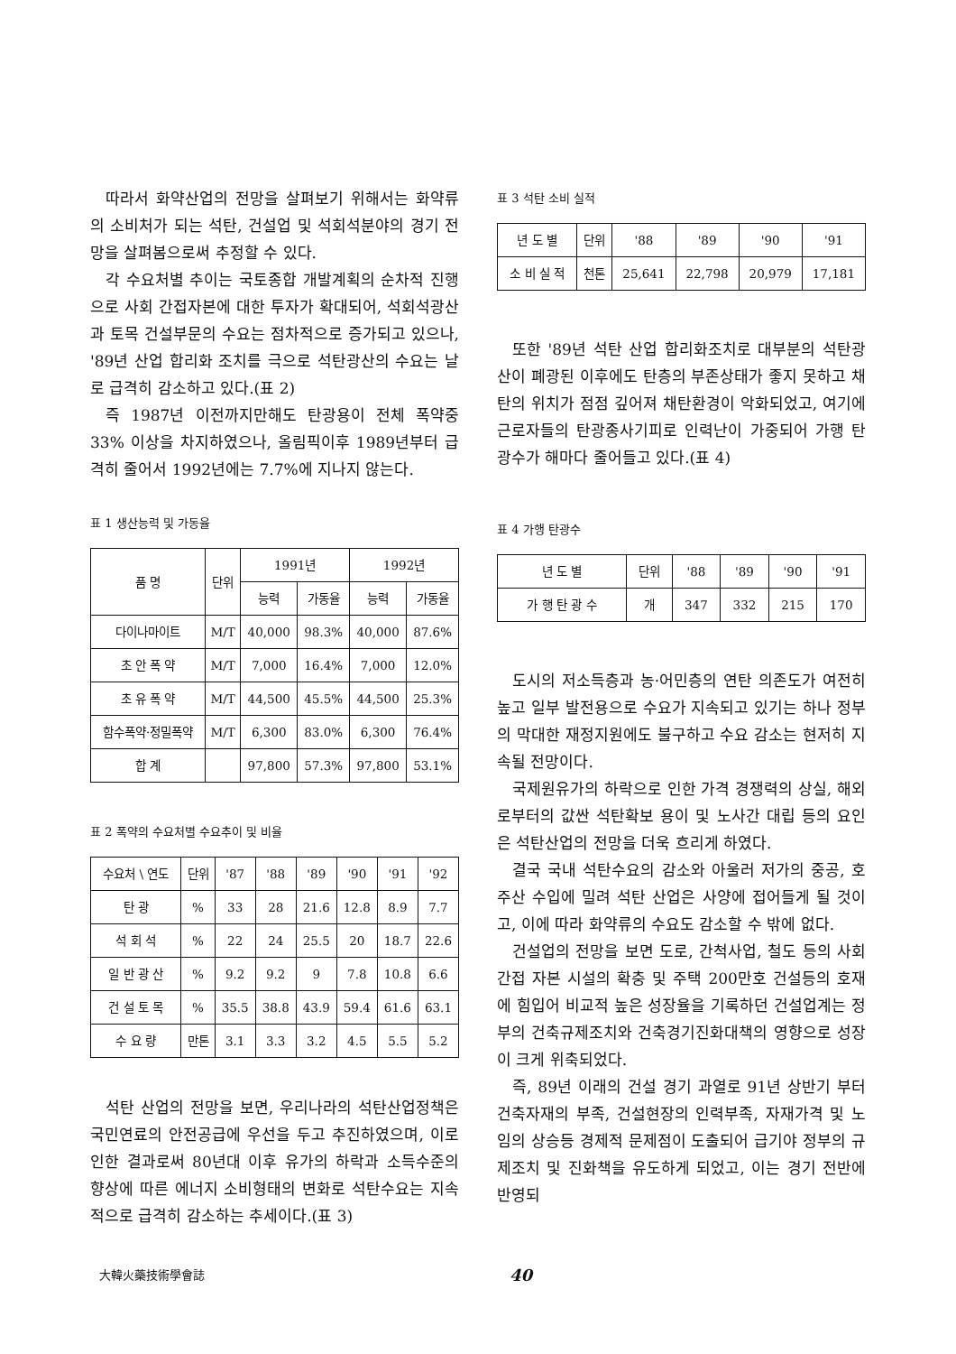따라서 화약산업의 전망을 살펴보기 위해서는 화약류의 소비처가 되는 석탄, 건설업 및 석회석분야의 경기 전망을 살펴봄으로써 추정할 수 있다.
각 수요처별 추이는 국토종합 개발계획의 순차적 진행으로 사회 간접자본에 대한 투자가 확대되어, 석회석광산과 토목 건설부문의 수요는 점차적으로 증가되고 있으나, '89년 산업 합리화 조치를 극으로 석탄광산의 수요는 날로 급격히 감소하고 있다.(표 2)
즉 1987년 이전까지만해도 탄광용이 전체 폭약중 33% 이상을 차지하였으나, 올림픽이후 1989년부터 급격히 줄어서 1992년에는 7.7%에 지나지 않는다.
표 1 생산능력 및 가동율
| 품 명 | 단위 | 1991년 | | 1992년 | |
| --- | --- | --- | --- | --- | --- |
| | | 능력 | 가동율 | 능력 | 가동율 |
| 다이나마이트 | M/T | 40,000 | 98.3% | 40,000 | 87.6% |
| 초 안 폭 약 | M/T | 7,000 | 16.4% | 7,000 | 12.0% |
| 초 유 폭 약 | M/T | 44,500 | 45.5% | 44,500 | 25.3% |
| 함수폭약·정밀폭약 | M/T | 6,300 | 83.0% | 6,300 | 76.4% |
| 합 계 | | 97,800 | 57.3% | 97,800 | 53.1% |
표 2 폭약의 수요처별 수요추이 및 비율
| 수요처 \ 연도 | 단위 | '87 | '88 | '89 | '90 | '91 | '92 |
| --- | --- | --- | --- | --- | --- | --- | --- |
| 탄 광 | % | 33 | 28 | 21.6 | 12.8 | 8.9 | 7.7 |
| 석 회 석 | % | 22 | 24 | 25.5 | 20 | 18.7 | 22.6 |
| 일 반 광 산 | % | 9.2 | 9.2 | 9 | 7.8 | 10.8 | 6.6 |
| 건 설 토 목 | % | 35.5 | 38.8 | 43.9 | 59.4 | 61.6 | 63.1 |
| 수 요 량 | 만톤 | 3.1 | 3.3 | 3.2 | 4.5 | 5.5 | 5.2 |
석탄 산업의 전망을 보면, 우리나라의 석탄산업정책은 국민연료의 안전공급에 우선을 두고 추진하였으며, 이로 인한 결과로써 80년대 이후 유가의 하락과 소득수준의 향상에 따른 에너지 소비형태의 변화로 석탄수요는 지속적으로 급격히 감소하는 추세이다.(표 3)
표 3 석탄 소비 실적
| 년 도 별 | 단위 | '88 | '89 | '90 | '91 |
| --- | --- | --- | --- | --- | --- |
| 소 비 실 적 | 천톤 | 25,641 | 22,798 | 20,979 | 17,181 |
또한 '89년 석탄 산업 합리화조치로 대부분의 석탄광산이 폐광된 이후에도 탄층의 부존상태가 좋지 못하고 채탄의 위치가 점점 깊어져 채탄환경이 악화되었고, 여기에 근로자들의 탄광종사기피로 인력난이 가중되어 가행 탄광수가 해마다 줄어들고 있다.(표 4)
표 4 가행 탄광수
| 년 도 별 | 단위 | '88 | '89 | '90 | '91 |
| --- | --- | --- | --- | --- | --- |
| 가 행 탄 광 수 | 개 | 347 | 332 | 215 | 170 |
도시의 저소득층과 농·어민층의 연탄 의존도가 여전히 높고 일부 발전용으로 수요가 지속되고 있기는 하나 정부의 막대한 재정지원에도 불구하고 수요 감소는 현저히 지속될 전망이다.
국제원유가의 하락으로 인한 가격 경쟁력의 상실, 해외로부터의 값싼 석탄확보 용이 및 노사간 대립 등의 요인은 석탄산업의 전망을 더욱 흐리게 하였다.
결국 국내 석탄수요의 감소와 아울러 저가의 중공, 호주산 수입에 밀려 석탄 산업은 사양에 접어들게 될 것이고, 이에 따라 화약류의 수요도 감소할 수 밖에 없다.
건설업의 전망을 보면 도로, 간척사업, 철도 등의 사회 간접 자본 시설의 확충 및 주택 200만호 건설등의 호재에 힘입어 비교적 높은 성장율을 기록하던 건설업계는 정부의 건축규제조치와 건축경기진화대책의 영향으로 성장이 크게 위축되었다.
즉, 89년 이래의 건설 경기 과열로 91년 상반기 부터 건축자재의 부족, 건설현장의 인력부족, 자재가격 및 노임의 상승등 경제적 문제점이 도출되어 급기야 정부의 규제조치 및 진화책을 유도하게 되었고, 이는 경기 전반에 반영되
大韓火藥技術學會誌 40